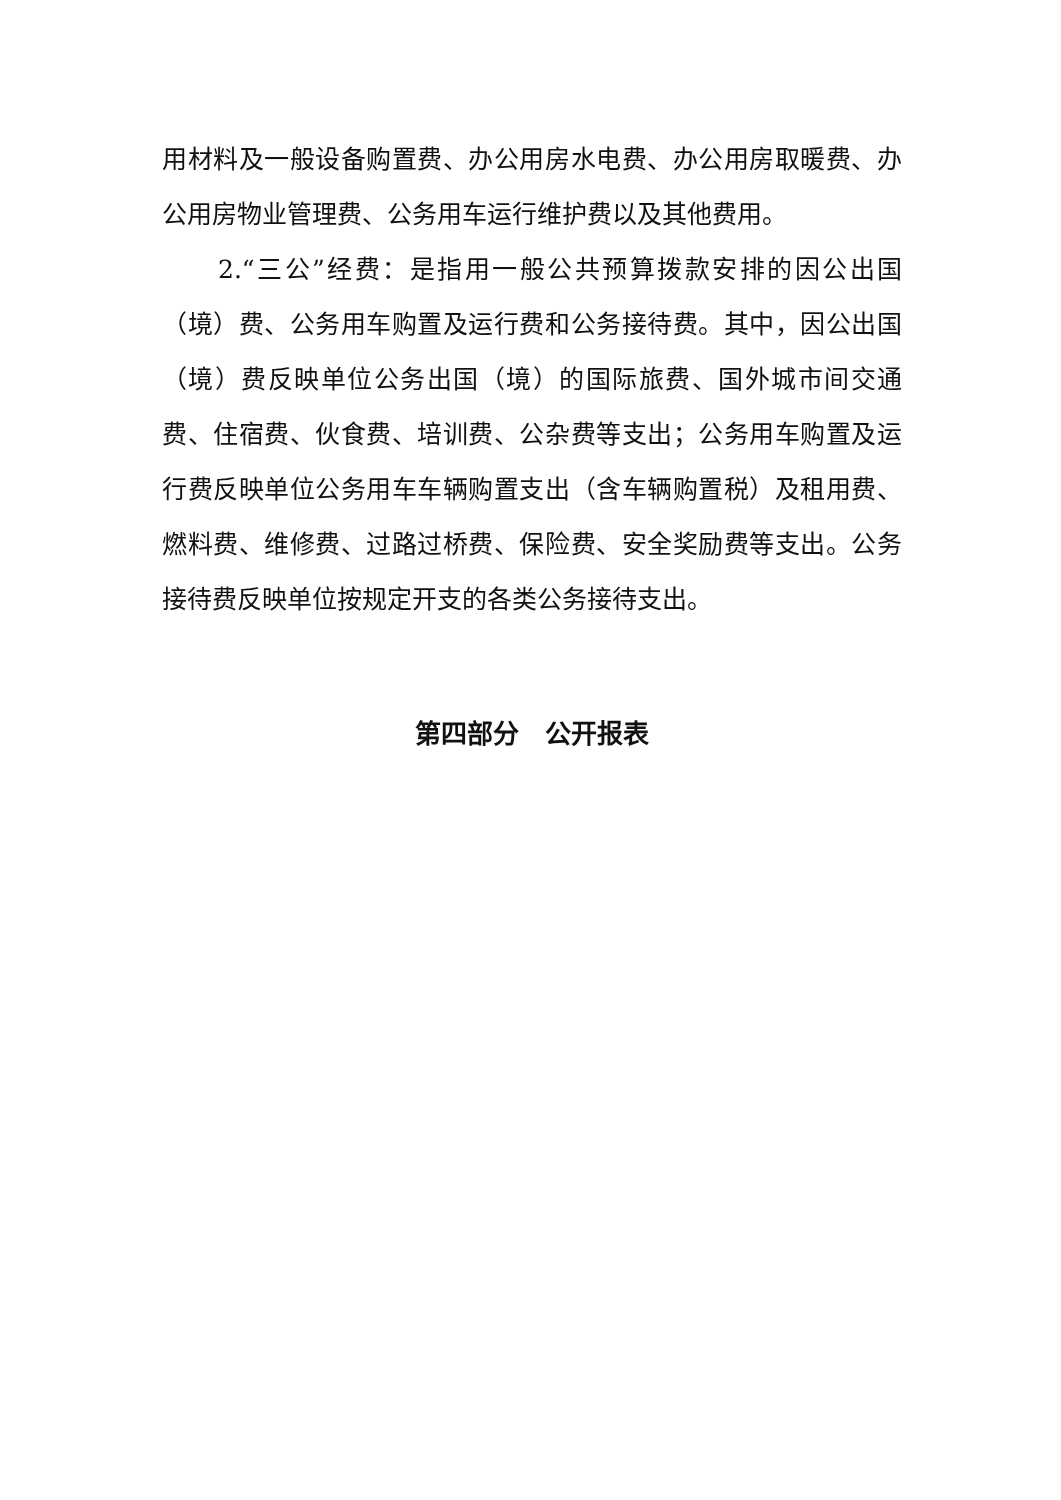用材料及一般设备购置费、办公用房水电费、办公用房取暖费、办公用房物业管理费、公务用车运行维护费以及其他费用。
2.“三公”经费：是指用一般公共预算拨款安排的因公出国（境）费、公务用车购置及运行费和公务接待费。其中，因公出国（境）费反映单位公务出国（境）的国际旅费、国外城市间交通费、住宿费、伙食费、培训费、公杂费等支出；公务用车购置及运行费反映单位公务用车车辆购置支出（含车辆购置税）及租用费、燃料费、维修费、过路过桥费、保险费、安全奖励费等支出。公务接待费反映单位按规定开支的各类公务接待支出。
第四部分　公开报表